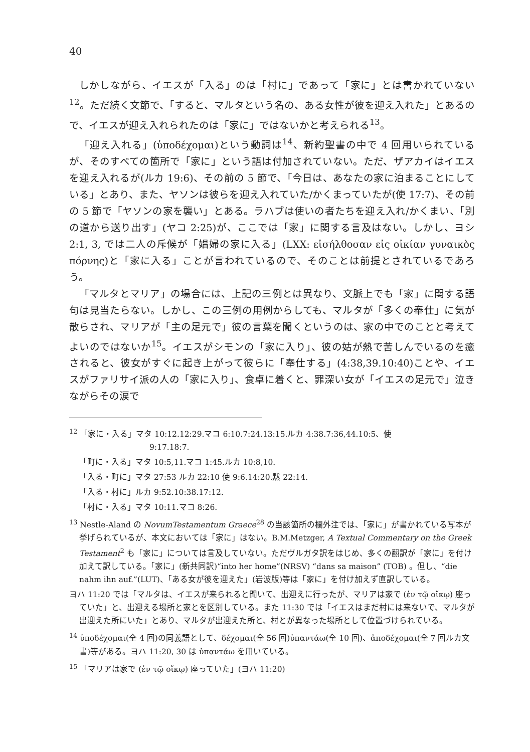40
しかしながら、イエスが「入る」のは「村に」であって「家に」とは書かれていない<sup>12</sup>。ただ続く文節で、「すると、マルタという名の、ある女性が彼を迎え入れた」とあるので、イエスが迎え入れられたのは「家に」ではないかと考えられる<sup>13</sup>。
「迎え入れる」(ὑποδέχομαι)という動詞は<sup>14</sup>、新約聖書の中で 4 回用いられているが、そのすべての箇所で「家に」という語は付加されていない。ただ、ザアカイはイエスを迎え入れるが(ルカ 19:6)、その前の 5 節で、「今日は、あなたの家に泊まることにしている」とあり、また、ヤソンは彼らを迎え入れていた/かくまっていたが(使 17:7)、その前の 5 節で「ヤソンの家を襲い」とある。ラハブは使いの者たちを迎え入れ/かくまい、「別の道から送り出す」(ヤコ 2:25)が、ここでは「家」に関する言及はない。しかし、ヨシ 2:1, 3, では二人の斥候が「娼婦の家に入る」(LXX: εἰσήλθοσαν εἰς οἰκίαν γυναικὸς πόρνης)と「家に入る」ことが言われているので、そのことは前提とされているであろう。
「マルタとマリア」の場合には、上記の三例とは異なり、文脈上でも「家」に関する語句は見当たらない。しかし、この三例の用例からしても、マルタが「多くの奉仕」に気が散らされ、マリアが「主の足元で」彼の言葉を聞くというのは、家の中でのことと考えてよいのではないか<sup>15</sup>。イエスがシモンの「家に入り」、彼の姑が熱で苦しんでいるのを癒されると、彼女がすぐに起き上がって彼らに「奉仕する」(4:38,39.10:40)ことや、イエスがファリサイ派の人の「家に入り」、食卓に着くと、罪深い女が「イエスの足元で」泣きながらその涙で
<sup>12</sup> 「家に・入る」マタ 10:12.12:29.マコ 6:10.7:24.13:15.ルカ 4:38.7:36,44.10:5、使
9:17.18:7.
「町に・入る」マタ 10:5,11.マコ 1:45.ルカ 10:8,10.
「入る・町に」マタ 27:53 ルカ 22:10 使 9:6.14:20.黙 22:14.
「入る・村に」ルカ 9:52.10:38.17:12.
「村に・入る」マタ 10:11.マコ 8:26.
<sup>13</sup> Nestle-Aland の NovumTestamentum Graece<sup>28</sup> の当該箇所の欄外注では、「家に」が書かれている写本が挙げられているが、本文においては「家に」はない。B.M.Metzger, A Textual Commentary on the Greek Testament<sup>2</sup> も「家に」については言及していない。ただヴルガタ訳をはじめ、多くの翻訳が「家に」を付け加えて訳している。「家に」(新共同訳)“into her home”(NRSV) “dans sa maison” (TOB) 。但し、“die nahm ihn auf.”(LUT)、「ある女が彼を迎えた」(岩波版)等は「家に」を付け加えず直訳している。
ヨハ 11:20 では「マルタは、イエスが来られると聞いて、出迎えに行ったが、マリアは家で (ἐν τῷ οἴκῳ) 座っていた」と、出迎える場所と家とを区別している。また 11:30 では「イエスはまだ村には来ないで、マルタが出迎えた所にいた」とあり、マルタが出迎えた所と、村とが異なった場所として位置づけられている。
<sup>14</sup> ὑποδέχομαι(全 4 回)の同義語として、δέχομαι(全 56 回)ὑπαντάω(全 10 回)、ἀποδέχομαι(全 7 回ルカ文書)等がある。ヨハ 11:20, 30 は ὑπαντάω を用いている。
<sup>15</sup> 「マリアは家で (ἐν τῷ οἴκῳ) 座っていた」(ヨハ 11:20)